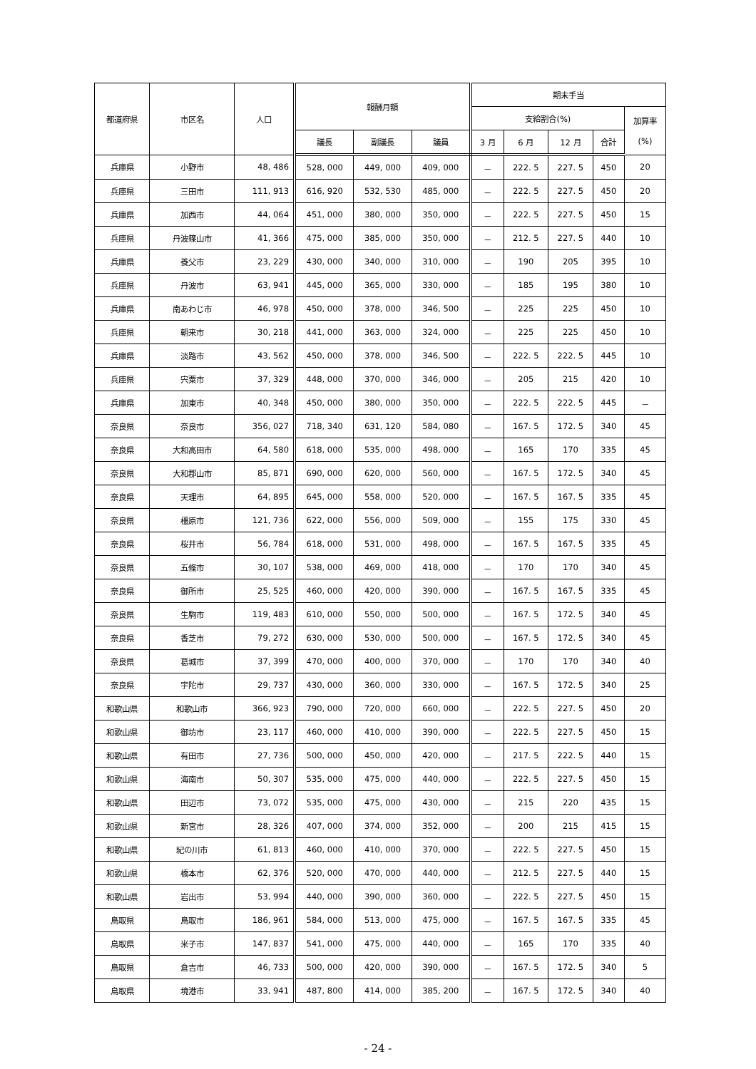| 都道府県 | 市区名 | 人口 | 報酬月額 | | | 期末手当 | | | | |
| --- | --- | --- | --- | --- | --- | --- | --- | --- | --- | --- |
| | | | | | | 支給割合(%) | | | | 加算率 (%) |
| | | | 議長 | 副議長 | 議員 | 3 月 | 6 月 | 12 月 | 合計 | |
| 兵庫県 | 小野市 | 48, 486 | 528, 000 | 449, 000 | 409, 000 | － | 222. 5 | 227. 5 | 450 | 20 |
| 兵庫県 | 三田市 | 111, 913 | 616, 920 | 532, 530 | 485, 000 | － | 222. 5 | 227. 5 | 450 | 20 |
| 兵庫県 | 加西市 | 44, 064 | 451, 000 | 380, 000 | 350, 000 | － | 222. 5 | 227. 5 | 450 | 15 |
| 兵庫県 | 丹波篠山市 | 41, 366 | 475, 000 | 385, 000 | 350, 000 | － | 212. 5 | 227. 5 | 440 | 10 |
| 兵庫県 | 養父市 | 23, 229 | 430, 000 | 340, 000 | 310, 000 | － | 190 | 205 | 395 | 10 |
| 兵庫県 | 丹波市 | 63, 941 | 445, 000 | 365, 000 | 330, 000 | － | 185 | 195 | 380 | 10 |
| 兵庫県 | 南あわじ市 | 46, 978 | 450, 000 | 378, 000 | 346, 500 | － | 225 | 225 | 450 | 10 |
| 兵庫県 | 朝来市 | 30, 218 | 441, 000 | 363, 000 | 324, 000 | － | 225 | 225 | 450 | 10 |
| 兵庫県 | 淡路市 | 43, 562 | 450, 000 | 378, 000 | 346, 500 | － | 222. 5 | 222. 5 | 445 | 10 |
| 兵庫県 | 宍粟市 | 37, 329 | 448, 000 | 370, 000 | 346, 000 | － | 205 | 215 | 420 | 10 |
| 兵庫県 | 加東市 | 40, 348 | 450, 000 | 380, 000 | 350, 000 | － | 222. 5 | 222. 5 | 445 | － |
| 奈良県 | 奈良市 | 356, 027 | 718, 340 | 631, 120 | 584, 080 | － | 167. 5 | 172. 5 | 340 | 45 |
| 奈良県 | 大和高田市 | 64, 580 | 618, 000 | 535, 000 | 498, 000 | － | 165 | 170 | 335 | 45 |
| 奈良県 | 大和郡山市 | 85, 871 | 690, 000 | 620, 000 | 560, 000 | － | 167. 5 | 172. 5 | 340 | 45 |
| 奈良県 | 天理市 | 64, 895 | 645, 000 | 558, 000 | 520, 000 | － | 167. 5 | 167. 5 | 335 | 45 |
| 奈良県 | 橿原市 | 121, 736 | 622, 000 | 556, 000 | 509, 000 | － | 155 | 175 | 330 | 45 |
| 奈良県 | 桜井市 | 56, 784 | 618, 000 | 531, 000 | 498, 000 | － | 167. 5 | 167. 5 | 335 | 45 |
| 奈良県 | 五條市 | 30, 107 | 538, 000 | 469, 000 | 418, 000 | － | 170 | 170 | 340 | 45 |
| 奈良県 | 御所市 | 25, 525 | 460, 000 | 420, 000 | 390, 000 | － | 167. 5 | 167. 5 | 335 | 45 |
| 奈良県 | 生駒市 | 119, 483 | 610, 000 | 550, 000 | 500, 000 | － | 167. 5 | 172. 5 | 340 | 45 |
| 奈良県 | 香芝市 | 79, 272 | 630, 000 | 530, 000 | 500, 000 | － | 167. 5 | 172. 5 | 340 | 45 |
| 奈良県 | 葛城市 | 37, 399 | 470, 000 | 400, 000 | 370, 000 | － | 170 | 170 | 340 | 40 |
| 奈良県 | 宇陀市 | 29, 737 | 430, 000 | 360, 000 | 330, 000 | － | 167. 5 | 172. 5 | 340 | 25 |
| 和歌山県 | 和歌山市 | 366, 923 | 790, 000 | 720, 000 | 660, 000 | － | 222. 5 | 227. 5 | 450 | 20 |
| 和歌山県 | 御坊市 | 23, 117 | 460, 000 | 410, 000 | 390, 000 | － | 222. 5 | 227. 5 | 450 | 15 |
| 和歌山県 | 有田市 | 27, 736 | 500, 000 | 450, 000 | 420, 000 | － | 217. 5 | 222. 5 | 440 | 15 |
| 和歌山県 | 海南市 | 50, 307 | 535, 000 | 475, 000 | 440, 000 | － | 222. 5 | 227. 5 | 450 | 15 |
| 和歌山県 | 田辺市 | 73, 072 | 535, 000 | 475, 000 | 430, 000 | － | 215 | 220 | 435 | 15 |
| 和歌山県 | 新宮市 | 28, 326 | 407, 000 | 374, 000 | 352, 000 | － | 200 | 215 | 415 | 15 |
| 和歌山県 | 紀の川市 | 61, 813 | 460, 000 | 410, 000 | 370, 000 | － | 222. 5 | 227. 5 | 450 | 15 |
| 和歌山県 | 橋本市 | 62, 376 | 520, 000 | 470, 000 | 440, 000 | － | 212. 5 | 227. 5 | 440 | 15 |
| 和歌山県 | 岩出市 | 53, 994 | 440, 000 | 390, 000 | 360, 000 | － | 222. 5 | 227. 5 | 450 | 15 |
| 鳥取県 | 鳥取市 | 186, 961 | 584, 000 | 513, 000 | 475, 000 | － | 167. 5 | 167. 5 | 335 | 45 |
| 鳥取県 | 米子市 | 147, 837 | 541, 000 | 475, 000 | 440, 000 | － | 165 | 170 | 335 | 40 |
| 鳥取県 | 倉吉市 | 46, 733 | 500, 000 | 420, 000 | 390, 000 | － | 167. 5 | 172. 5 | 340 | 5 |
| 鳥取県 | 境港市 | 33, 941 | 487, 800 | 414, 000 | 385, 200 | － | 167. 5 | 172. 5 | 340 | 40 |
- 24 -